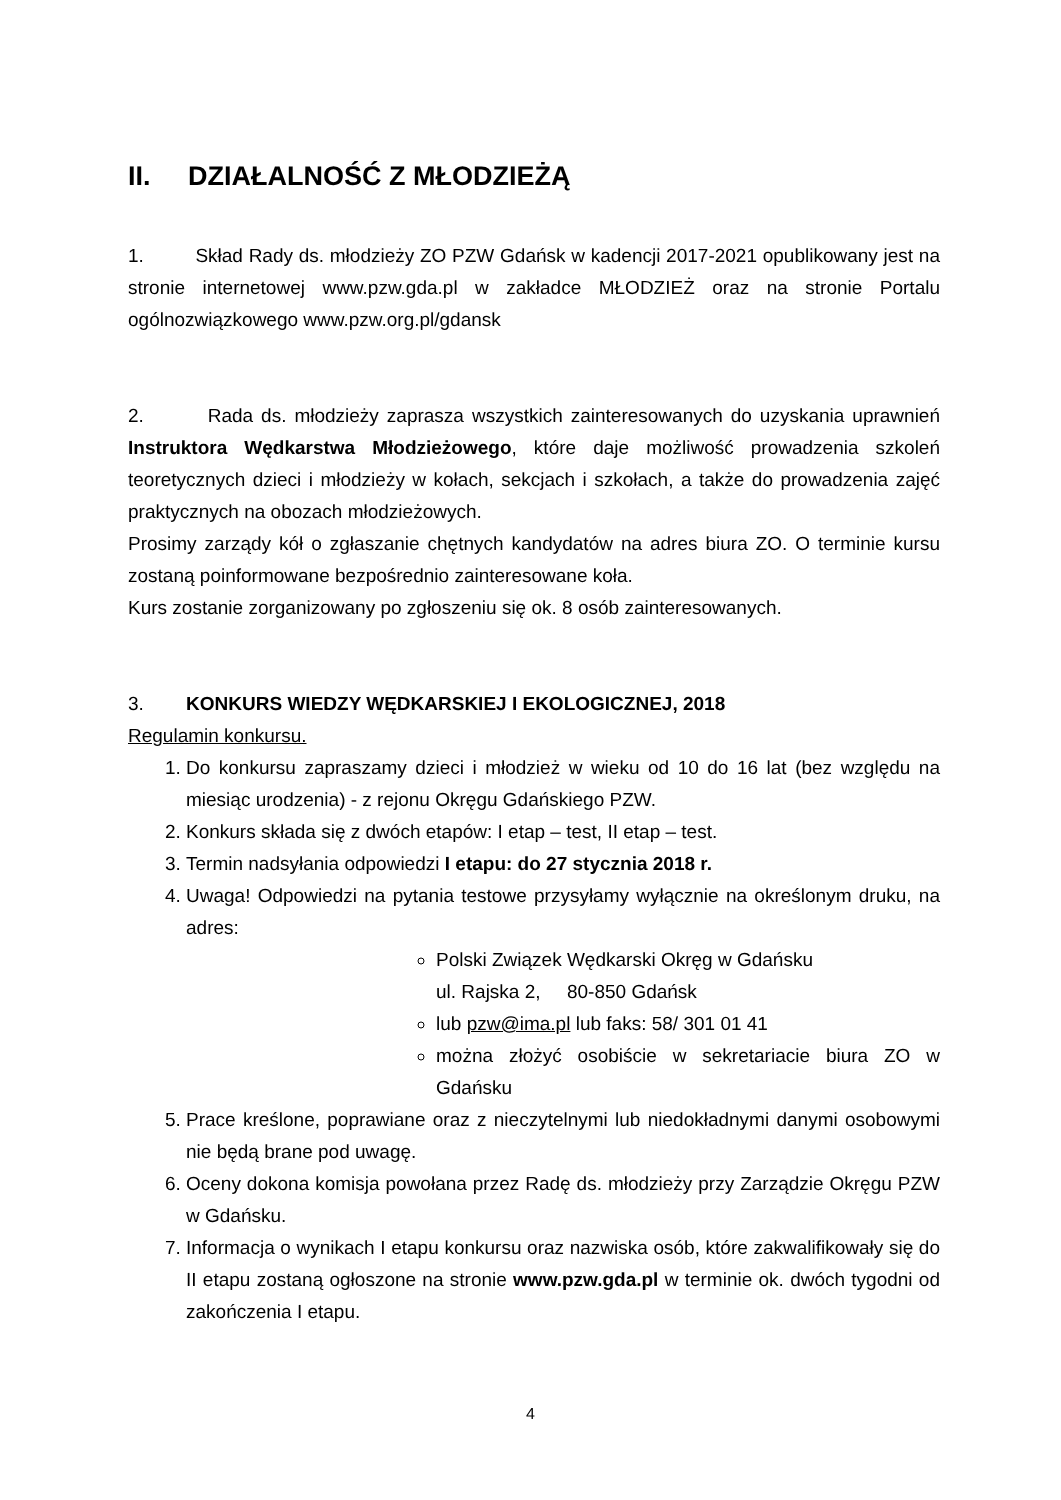II. DZIAŁALNOŚĆ Z MŁODZIEŻĄ
1. Skład Rady ds. młodzieży ZO PZW Gdańsk w kadencji 2017-2021 opublikowany jest na stronie internetowej www.pzw.gda.pl w zakładce MŁODZIEŻ oraz na stronie Portalu ogólnozwiązkowego www.pzw.org.pl/gdansk
2. Rada ds. młodzieży zaprasza wszystkich zainteresowanych do uzyskania uprawnień Instruktora Wędkarstwa Młodzieżowego, które daje możliwość prowadzenia szkoleń teoretycznych dzieci i młodzieży w kołach, sekcjach i szkołach, a także do prowadzenia zajęć praktycznych na obozach młodzieżowych.
Prosimy zarządy kół o zgłaszanie chętnych kandydatów na adres biura ZO. O terminie kursu zostaną poinformowane bezpośrednio zainteresowane koła.
Kurs zostanie zorganizowany po zgłoszeniu się ok. 8 osób zainteresowanych.
3. KONKURS WIEDZY WĘDKARSKIEJ I EKOLOGICZNEJ, 2018
Regulamin konkursu.
1. Do konkursu zapraszamy dzieci i młodzież w wieku od 10 do 16 lat (bez względu na miesiąc urodzenia) - z rejonu Okręgu Gdańskiego PZW.
2. Konkurs składa się z dwóch etapów: I etap – test, II etap – test.
3. Termin nadsyłania odpowiedzi I etapu: do 27 stycznia 2018 r.
4. Uwaga! Odpowiedzi na pytania testowe przysyłamy wyłącznie na określonym druku, na adres:
Polski Związek Wędkarski Okręg w Gdańsku
ul. Rajska 2, 80-850 Gdańsk
lub pzw@ima.pl lub faks: 58/ 301 01 41
można złożyć osobiście w sekretariacie biura ZO w Gdańsku
5. Prace kreślone, poprawiane oraz z nieczytelnymi lub niedokładnymi danymi osobowymi nie będą brane pod uwagę.
6. Oceny dokona komisja powołana przez Radę ds. młodzieży przy Zarządzie Okręgu PZW w Gdańsku.
7. Informacja o wynikach I etapu konkursu oraz nazwiska osób, które zakwalifikowały się do II etapu zostaną ogłoszone na stronie www.pzw.gda.pl w terminie ok. dwóch tygodni od zakończenia I etapu.
4